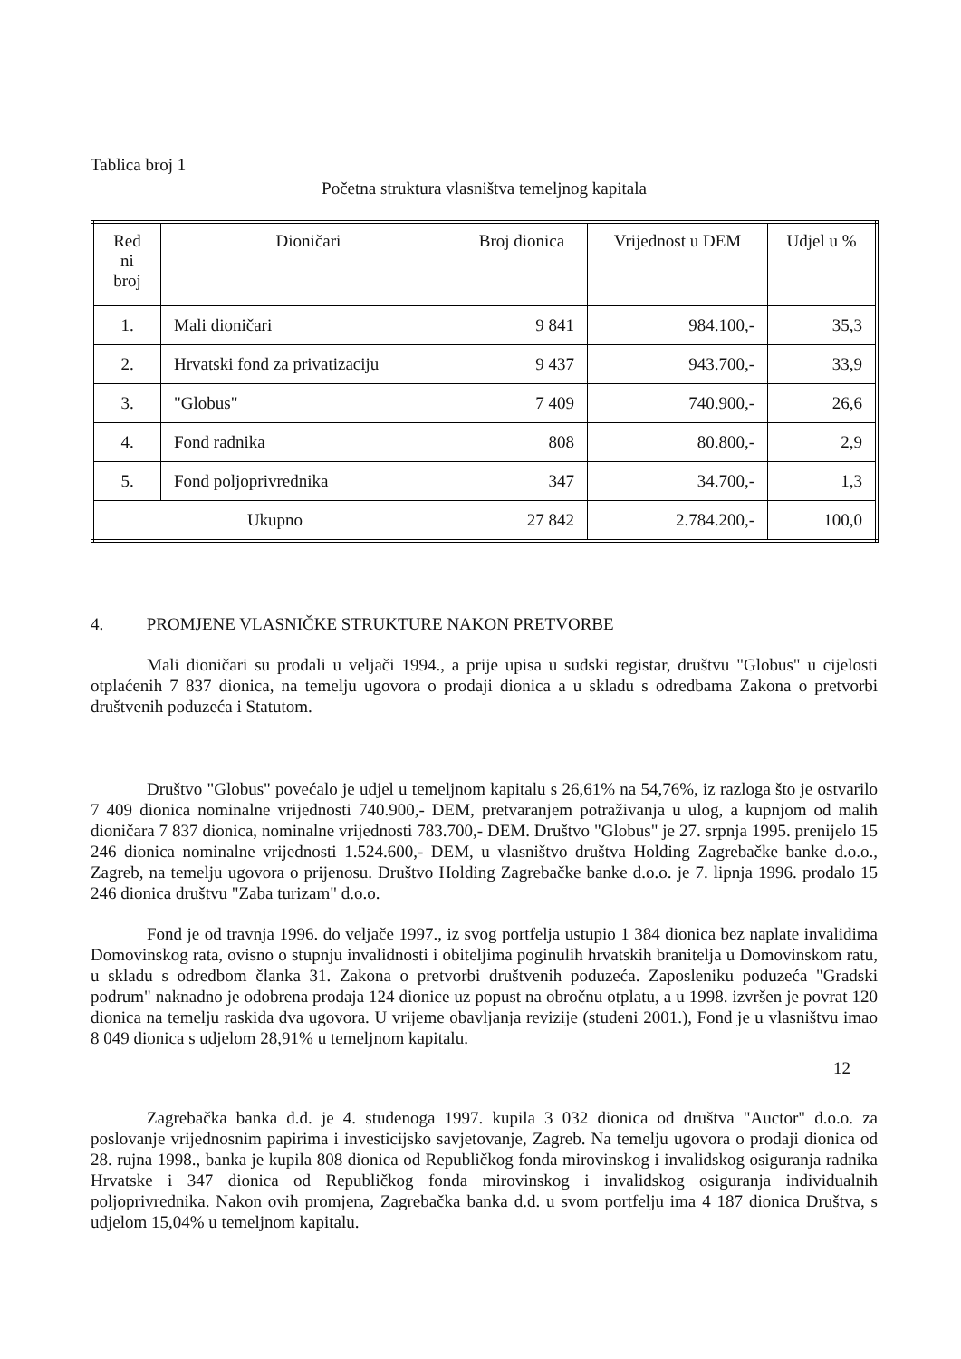Tablica broj 1
Početna struktura vlasništva temeljnog kapitala
| Red ni broj | Dioničari | Broj dionica | Vrijednost u DEM | Udjel u % |
| --- | --- | --- | --- | --- |
| 1. | Mali dioničari | 9 841 | 984.100,- | 35,3 |
| 2. | Hrvatski fond za privatizaciju | 9 437 | 943.700,- | 33,9 |
| 3. | "Globus" | 7 409 | 740.900,- | 26,6 |
| 4. | Fond radnika | 808 | 80.800,- | 2,9 |
| 5. | Fond poljoprivrednika | 347 | 34.700,- | 1,3 |
| Ukupno | | 27 842 | 2.784.200,- | 100,0 |
4. PROMJENE VLASNIČKE STRUKTURE NAKON PRETVORBE
Mali dioničari su prodali u veljači 1994., a prije upisa u sudski registar, društvu "Globus" u cijelosti otplaćenih 7 837 dionica, na temelju ugovora o prodaji dionica a u skladu s odredbama Zakona o pretvorbi društvenih poduzeća i Statutom.
Društvo "Globus" povećalo je udjel u temeljnom kapitalu s 26,61% na 54,76%, iz razloga što je ostvarilo 7 409 dionica nominalne vrijednosti 740.900,- DEM, pretvaranjem potraživanja u ulog, a kupnjom od malih dioničara 7 837 dionica, nominalne vrijednosti 783.700,- DEM. Društvo "Globus" je 27. srpnja 1995. prenijelo 15 246 dionica nominalne vrijednosti 1.524.600,- DEM, u vlasništvo društva Holding Zagrebačke banke d.o.o., Zagreb, na temelju ugovora o prijenosu. Društvo Holding Zagrebačke banke d.o.o. je 7. lipnja 1996. prodalo 15 246 dionica društvu "Zaba turizam" d.o.o.
Fond je od travnja 1996. do veljače 1997., iz svog portfelja ustupio 1 384 dionica bez naplate invalidima Domovinskog rata, ovisno o stupnju invalidnosti i obiteljima poginulih hrvatskih branitelja u Domovinskom ratu, u skladu s odredbom članka 31. Zakona o pretvorbi društvenih poduzeća. Zaposleniku poduzeća "Gradski podrum" naknadno je odobrena prodaja 124 dionice uz popust na obročnu otplatu, a u 1998. izvršen je povrat 120 dionica na temelju raskida dva ugovora. U vrijeme obavljanja revizije (studeni 2001.), Fond je u vlasništvu imao 8 049 dionica s udjelom 28,91% u temeljnom kapitalu.
12
Zagrebačka banka d.d. je 4. studenoga 1997. kupila 3 032 dionica od društva "Auctor" d.o.o. za poslovanje vrijednosnim papirima i investicijsko savjetovanje, Zagreb. Na temelju ugovora o prodaji dionica od 28. rujna 1998., banka je kupila 808 dionica od Republičkog fonda mirovinskog i invalidskog osiguranja radnika Hrvatske i 347 dionica od Republičkog fonda mirovinskog i invalidskog osiguranja individualnih poljoprivrednika. Nakon ovih promjena, Zagrebačka banka d.d. u svom portfelju ima 4 187 dionica Društva, s udjelom 15,04% u temeljnom kapitalu.